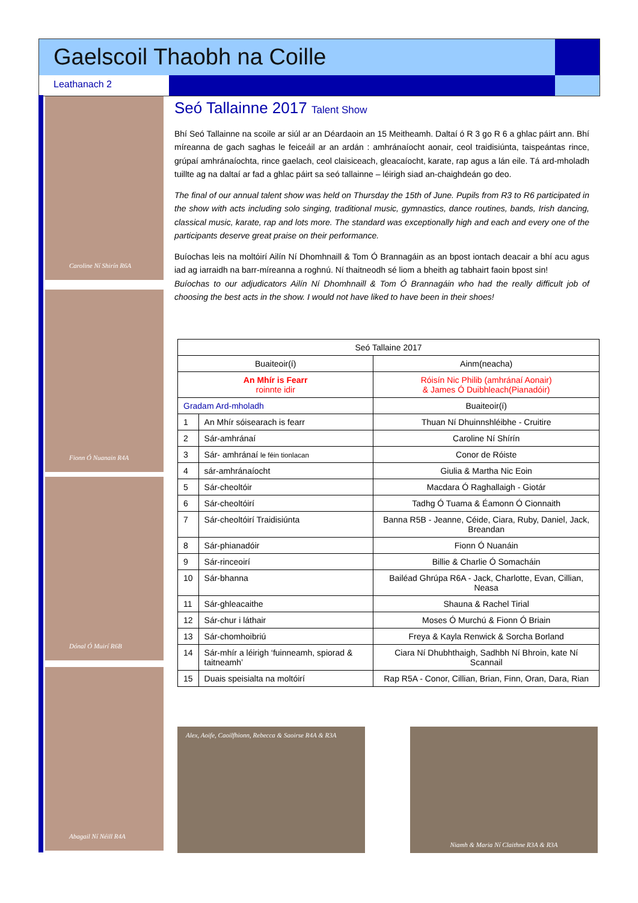Gaelscoil Thaobh na Coille
Leathanach 2
Caroline Ní Shirín R6A
Fionn Ó Nuanain R4A
Dónal Ó Muirí R6B
Abagail Ní Néill R4A
Seó Tallainne 2017 Talent Show
Bhí Seó Tallainne na scoile ar siúl ar an Déardaoin an 15 Meitheamh. Daltaí ó R 3 go R 6 a ghlac páirt ann. Bhí míreanna de gach saghas le feiceáil ar an ardán : amhránaíocht aonair, ceol traidisiúnta, taispeántas rince, grúpaí amhránaíochta, rince gaelach, ceol claisiceach, gleacaíocht, karate, rap agus a lán eile. Tá ard-mholadh tuillte ag na daltaí ar fad a ghlac páirt sa seó tallainne – léirigh siad an-chaighdeán go deo.
The final of our annual talent show was held on Thursday the 15th of June. Pupils from R3 to R6 participated in the show with acts including solo singing, traditional music, gymnastics, dance routines, bands, Irish dancing, classical music, karate, rap and lots more. The standard was exceptionally high and each and every one of the participants deserve great praise on their performance.
Buíochas leis na moltóirí Ailín Ní Dhomhnaill & Tom Ó Brannagáin as an bpost iontach deacair a bhí acu agus iad ag iarraidh na barr-míreanna a roghnú. Ní thaitneodh sé liom a bheith ag tabhairt faoin bpost sin!
Buíochas to our adjudicators Ailín Ní Dhomhnaill & Tom Ó Brannagáin who had the really difficult job of choosing the best acts in the show. I would not have liked to have been in their shoes!
| Seó Tallaine 2017 | | |
| --- | --- | --- |
| Buaiteoir(í) | | Ainm(neacha) |
| An Mhír is Fearr roinnte idir | | Róisín Nic Philib (amhránaí Aonair) & James Ó Duibhleach(Pianadóir) |
| Gradam Ard-mholadh | | Buaiteoir(í) |
| 1 | An Mhír sóisearach is fearr | Thuan Ní Dhuinnshléibhe - Cruitire |
| 2 | Sár-amhránaí | Caroline Ní Shírín |
| 3 | Sár- amhránaí le féin tionlacan | Conor de Róiste |
| 4 | sár-amhránaíocht | Giulia & Martha Nic Eoin |
| 5 | Sár-cheoltóir | Macdara Ó Raghallaigh - Giotár |
| 6 | Sár-cheoltóirí | Tadhg Ó Tuama & Éamonn Ó Cionnaith |
| 7 | Sár-cheoltóirí Traidisiúnta | Banna R5B - Jeanne, Céide, Ciara, Ruby, Daniel, Jack, Breandan |
| 8 | Sár-phianadóir | Fionn Ó Nuanáin |
| 9 | Sár-rinceoirí | Billie & Charlie Ó Somacháin |
| 10 | Sár-bhanna | Bailéad Ghrúpa R6A - Jack, Charlotte, Evan, Cillian, Neasa |
| 11 | Sár-ghleacaithe | Shauna & Rachel Tirial |
| 12 | Sár-chur i láthair | Moses Ó Murchú & Fionn Ó Briain |
| 13 | Sár-chomhoibriú | Freya & Kayla Renwick & Sorcha Borland |
| 14 | Sár-mhír a léirigh ‘fuinneamh, spiorad & taitneamh’ | Ciara Ní Dhubhthaigh, Sadhbh Ní Bhroin, kate Ní Scannail |
| 15 | Duais speisialta na moltóirí | Rap R5A - Conor, Cillian, Brian, Finn, Oran, Dara, Rian |
Alex, Aoife, Caoilfhionn, Rebecca & Saoirse R4A & R3A
Niamh & Maria Ní Claithne R3A & R3A